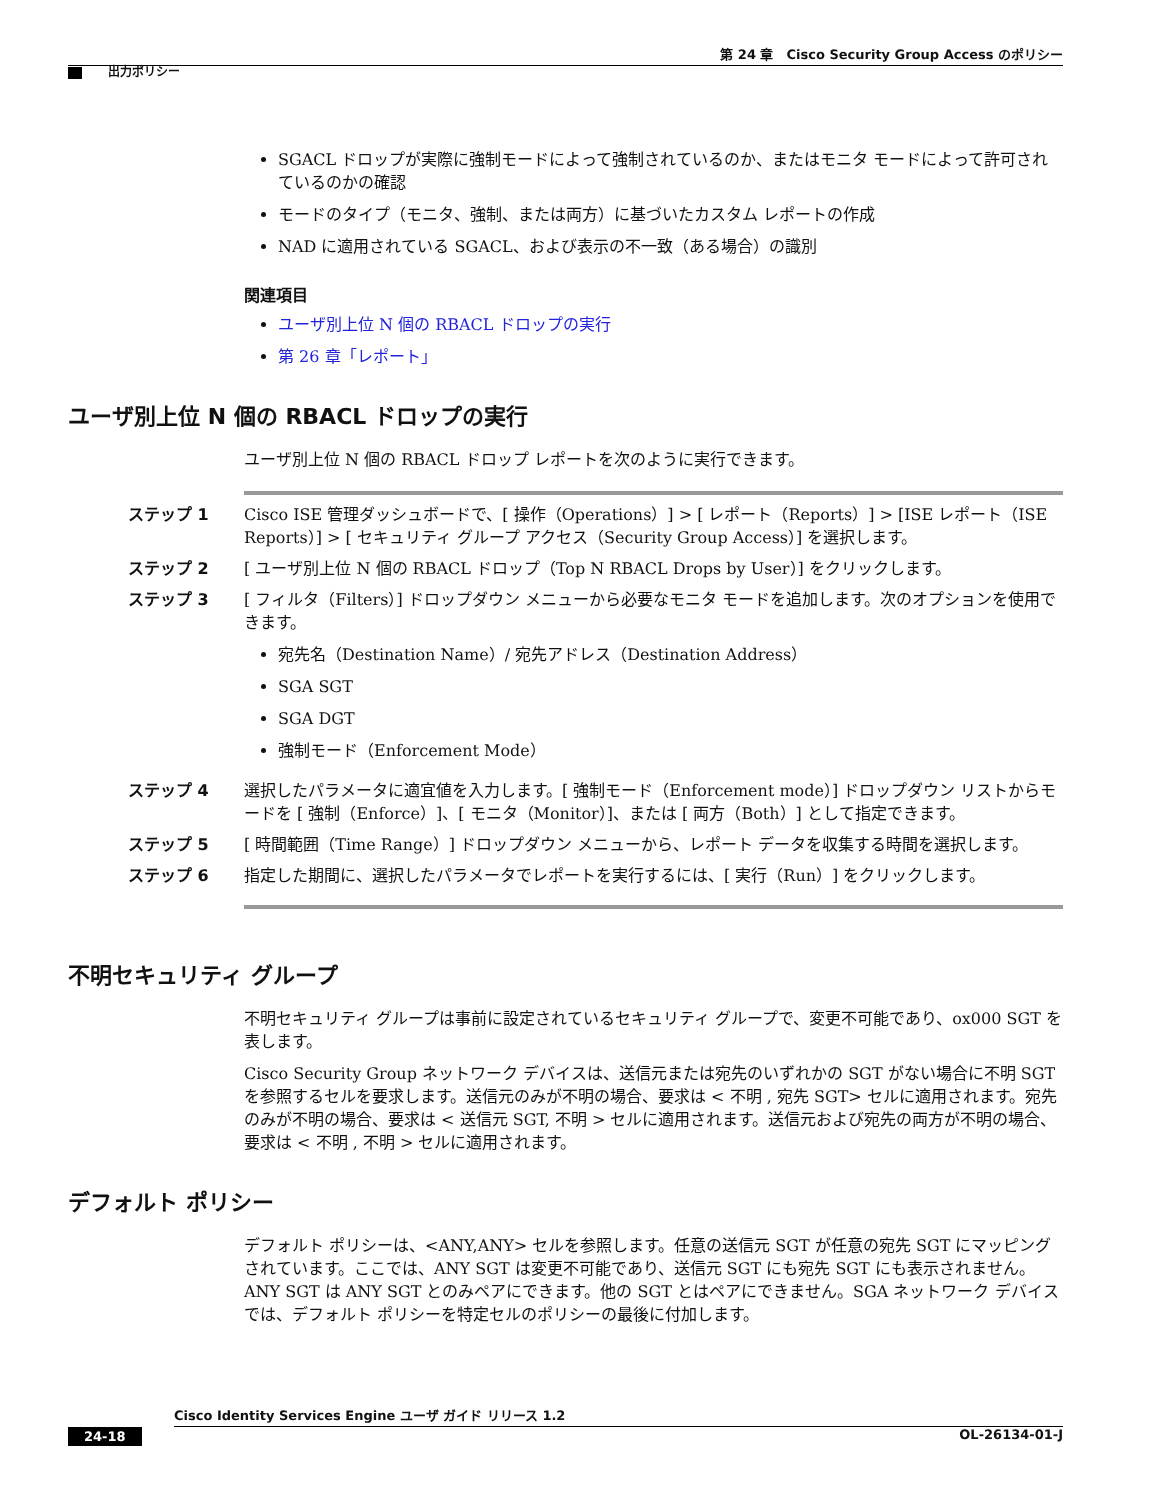第 24 章　Cisco Security Group Access のポリシー
出力ポリシー
SGACL ドロップが実際に強制モードによって強制されているのか、またはモニタ モードによって許可されているのかの確認
モードのタイプ（モニタ、強制、または両方）に基づいたカスタム レポートの作成
NAD に適用されている SGACL、および表示の不一致（ある場合）の識別
関連項目
ユーザ別上位 N 個の RBACL ドロップの実行
第 26 章「レポート」
ユーザ別上位 N 個の RBACL ドロップの実行
ユーザ別上位 N 個の RBACL ドロップ レポートを次のように実行できます。
ステップ 1 Cisco ISE 管理ダッシュボードで、[ 操作（Operations）] > [ レポート（Reports）] > [ISE レポート（ISE Reports）] > [ セキュリティ グループ アクセス（Security Group Access）] を選択します。
ステップ 2 [ ユーザ別上位 N 個の RBACL ドロップ（Top N RBACL Drops by User）] をクリックします。
ステップ 3 [ フィルタ（Filters）] ドロップダウン メニューから必要なモニタ モードを追加します。次のオプションを使用できます。
宛先名（Destination Name）/ 宛先アドレス（Destination Address）
SGA SGT
SGA DGT
強制モード（Enforcement Mode）
ステップ 4 選択したパラメータに適宜値を入力します。[ 強制モード（Enforcement mode）] ドロップダウン リストからモードを [ 強制（Enforce）]、[ モニタ（Monitor）]、または [ 両方（Both）] として指定できます。
ステップ 5 [ 時間範囲（Time Range）] ドロップダウン メニューから、レポート データを収集する時間を選択します。
ステップ 6 指定した期間に、選択したパラメータでレポートを実行するには、[ 実行（Run）] をクリックします。
不明セキュリティ グループ
不明セキュリティ グループは事前に設定されているセキュリティ グループで、変更不可能であり、ox000 SGT を表します。
Cisco Security Group ネットワーク デバイスは、送信元または宛先のいずれかの SGT がない場合に不明 SGT を参照するセルを要求します。送信元のみが不明の場合、要求は < 不明 , 宛先 SGT> セルに適用されます。宛先のみが不明の場合、要求は < 送信元 SGT, 不明 > セルに適用されます。送信元および宛先の両方が不明の場合、要求は < 不明 , 不明 > セルに適用されます。
デフォルト ポリシー
デフォルト ポリシーは、<ANY,ANY> セルを参照します。任意の送信元 SGT が任意の宛先 SGT にマッピングされています。ここでは、ANY SGT は変更不可能であり、送信元 SGT にも宛先 SGT にも表示されません。ANY SGT は ANY SGT とのみペアにできます。他の SGT とはペアにできません。SGA ネットワーク デバイスでは、デフォルト ポリシーを特定セルのポリシーの最後に付加します。
Cisco Identity Services Engine ユーザ ガイド リリース 1.2
24-18 OL-26134-01-J